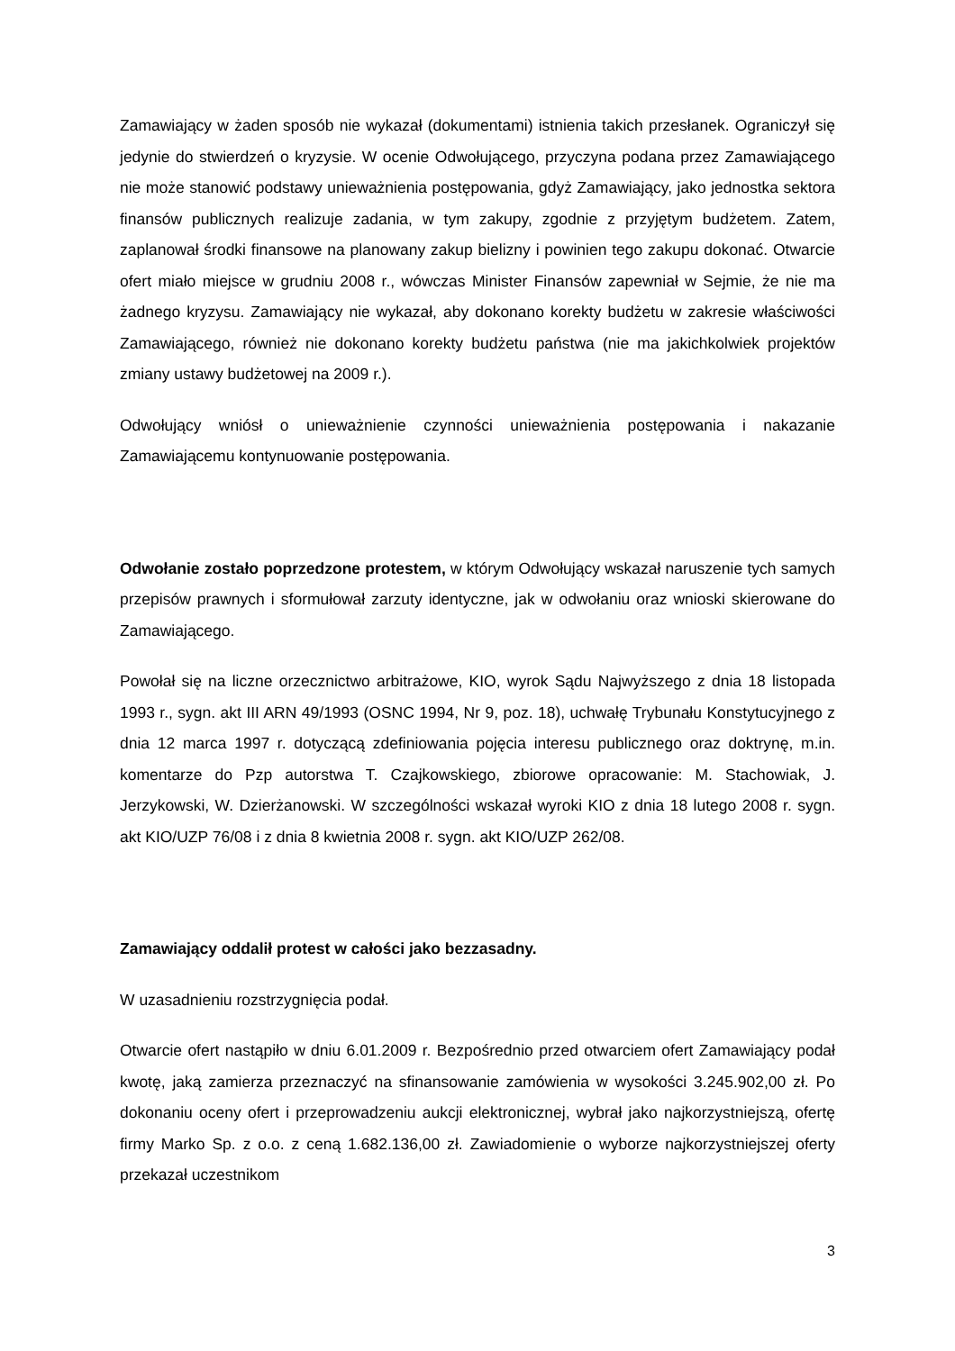Zamawiający w żaden sposób nie wykazał (dokumentami) istnienia takich przesłanek. Ograniczył się jedynie do stwierdzeń o kryzysie. W ocenie Odwołującego, przyczyna podana przez Zamawiającego nie może stanowić podstawy unieważnienia postępowania, gdyż Zamawiający, jako jednostka sektora finansów publicznych realizuje zadania, w tym zakupy, zgodnie z przyjętym budżetem. Zatem, zaplanował środki finansowe na planowany zakup bielizny i powinien tego zakupu dokonać. Otwarcie ofert miało miejsce w grudniu 2008 r., wówczas Minister Finansów zapewniał w Sejmie, że nie ma żadnego kryzysu. Zamawiający nie wykazał, aby dokonano korekty budżetu w zakresie właściwości Zamawiającego, również nie dokonano korekty budżetu państwa (nie ma jakichkolwiek projektów zmiany ustawy budżetowej na 2009 r.).
Odwołujący wniósł o unieważnienie czynności unieważnienia postępowania i nakazanie Zamawiającemu kontynuowanie postępowania.
Odwołanie zostało poprzedzone protestem, w którym Odwołujący wskazał naruszenie tych samych przepisów prawnych i sformułował zarzuty identyczne, jak w odwołaniu oraz wnioski skierowane do Zamawiającego.
Powołał się na liczne orzecznictwo arbitrażowe, KIO, wyrok Sądu Najwyższego z dnia 18 listopada 1993 r., sygn. akt III ARN 49/1993 (OSNC 1994, Nr 9, poz. 18), uchwałę Trybunału Konstytucyjnego z dnia 12 marca 1997 r. dotyczącą zdefiniowania pojęcia interesu publicznego oraz doktrynę, m.in. komentarze do Pzp autorstwa T. Czajkowskiego, zbiorowe opracowanie: M. Stachowiak, J. Jerzykowski, W. Dzierżanowski. W szczególności wskazał wyroki KIO z dnia 18 lutego 2008 r. sygn. akt KIO/UZP 76/08 i z dnia 8 kwietnia 2008 r. sygn. akt KIO/UZP 262/08.
Zamawiający oddalił protest w całości jako bezzasadny.
W uzasadnieniu rozstrzygnięcia podał.
Otwarcie ofert nastąpiło w dniu 6.01.2009 r. Bezpośrednio przed otwarciem ofert Zamawiający podał kwotę, jaką zamierza przeznaczyć na sfinansowanie zamówienia w wysokości 3.245.902,00 zł. Po dokonaniu oceny ofert i przeprowadzeniu aukcji elektronicznej, wybrał jako najkorzystniejszą, ofertę firmy Marko Sp. z o.o. z ceną 1.682.136,00 zł. Zawiadomienie o wyborze najkorzystniejszej oferty przekazał uczestnikom
3